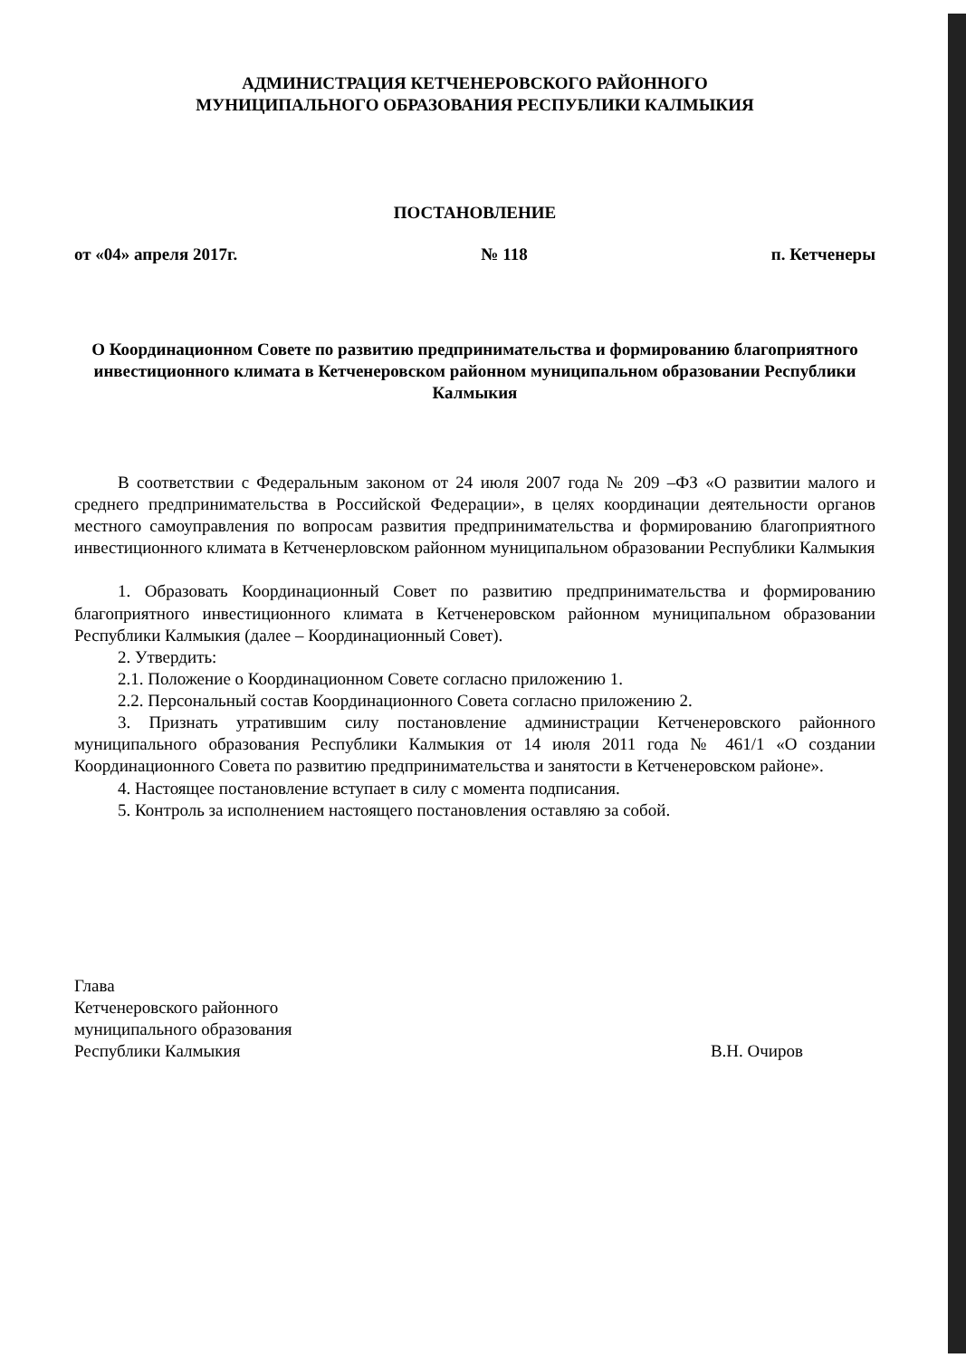АДМИНИСТРАЦИЯ КЕТЧЕНЕРОВСКОГО РАЙОННОГО
МУНИЦИПАЛЬНОГО ОБРАЗОВАНИЯ РЕСПУБЛИКИ КАЛМЫКИЯ
ПОСТАНОВЛЕНИЕ
от «04» апреля 2017г. № 118 п. Кетченеры
О Координационном Совете по развитию предпринимательства и формированию благоприятного инвестиционного климата в Кетченеровском районном муниципальном образовании Республики Калмыкия
В соответствии с Федеральным законом от 24 июля 2007 года № 209 –ФЗ «О развитии малого и среднего предпринимательства в Российской Федерации», в целях координации деятельности органов местного самоуправления по вопросам развития предпринимательства и формированию благоприятного инвестиционного климата в Кетченерловском районном муниципальном образовании Республики Калмыкия
1. Образовать Координационный Совет по развитию предпринимательства и формированию благоприятного инвестиционного климата в Кетченеровском районном муниципальном образовании Республики Калмыкия (далее – Координационный Совет).
2. Утвердить:
2.1. Положение о Координационном Совете согласно приложению 1.
2.2. Персональный состав Координационного Совета согласно приложению 2.
3. Признать утратившим силу постановление администрации Кетченеровского районного муниципального образования Республики Калмыкия от 14 июля 2011 года № 461/1 «О создании Координационного Совета по развитию предпринимательства и занятости в Кетченеровском районе».
4. Настоящее постановление вступает в силу с момента подписания.
5. Контроль за исполнением настоящего постановления оставляю за собой.
Глава
Кетченеровского районного
муниципального образования
Республики Калмыкия
В.Н. Очиров